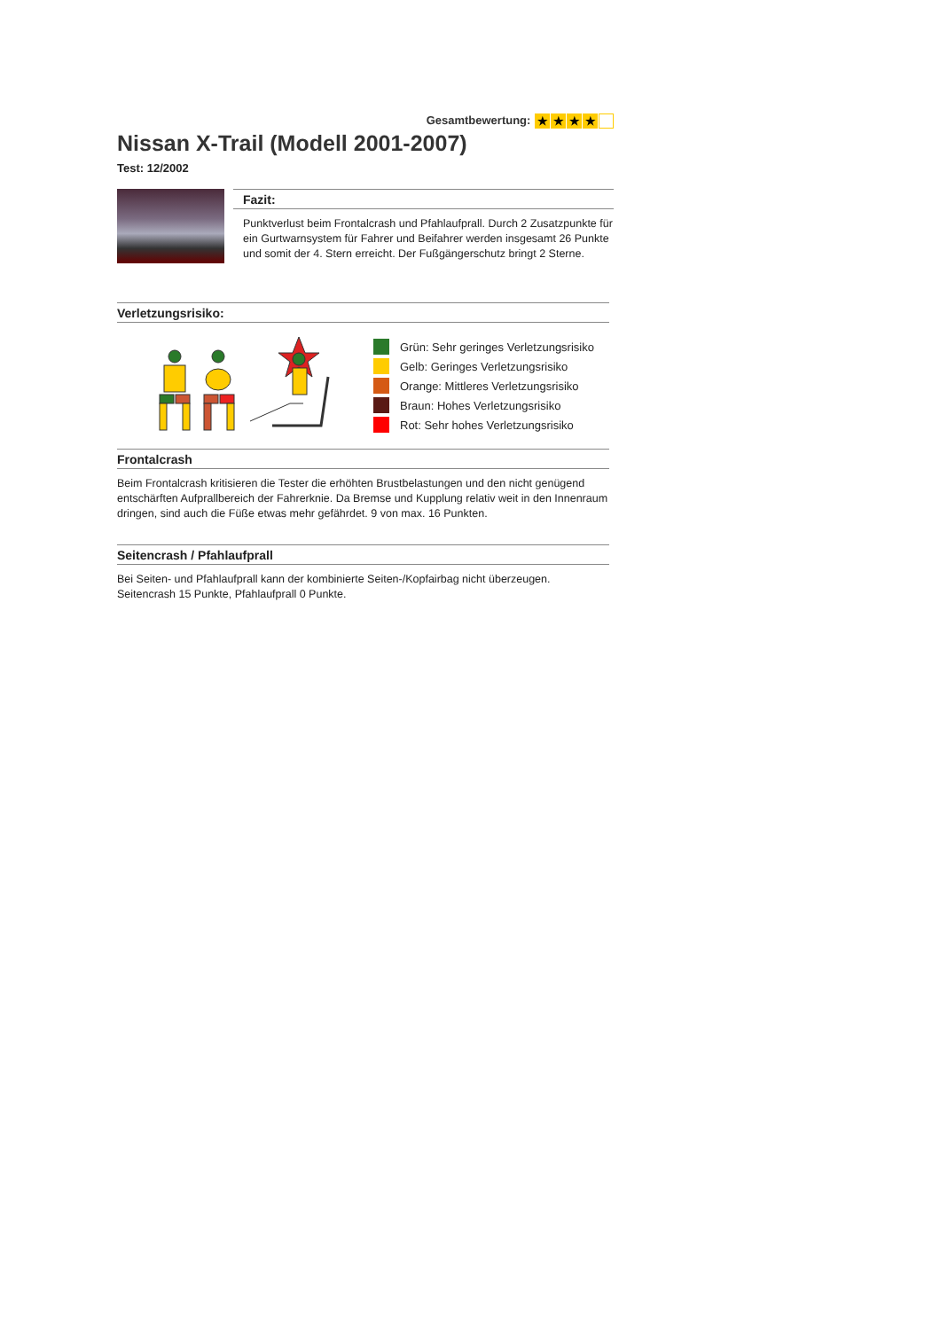Gesamtbewertung: ★ ★ ★ ★
Nissan X-Trail (Modell 2001-2007)
Test: 12/2002
Fazit:
Punktverlust beim Frontalcrash und Pfahlaufprall. Durch 2 Zusatzpunkte für ein Gurtwarnsystem für Fahrer und Beifahrer werden insgesamt 26 Punkte und somit der 4. Stern erreicht. Der Fußgängerschutz bringt 2 Sterne.
Verletzungsrisiko:
Grün: Sehr geringes Verletzungsrisiko
Gelb: Geringes Verletzungsrisiko
Orange: Mittleres Verletzungsrisiko
Braun: Hohes Verletzungsrisiko
Rot: Sehr hohes Verletzungsrisiko
Frontalcrash
Beim Frontalcrash kritisieren die Tester die erhöhten Brustbelastungen und den nicht genügend entschärften Aufprallbereich der Fahrerknie. Da Bremse und Kupplung relativ weit in den Innenraum dringen, sind auch die Füße etwas mehr gefährdet. 9 von max. 16 Punkten.
Seitencrash / Pfahlaufprall
Bei Seiten- und Pfahlaufprall kann der kombinierte Seiten-/Kopfairbag nicht überzeugen. Seitencrash 15 Punkte, Pfahlaufprall 0 Punkte.